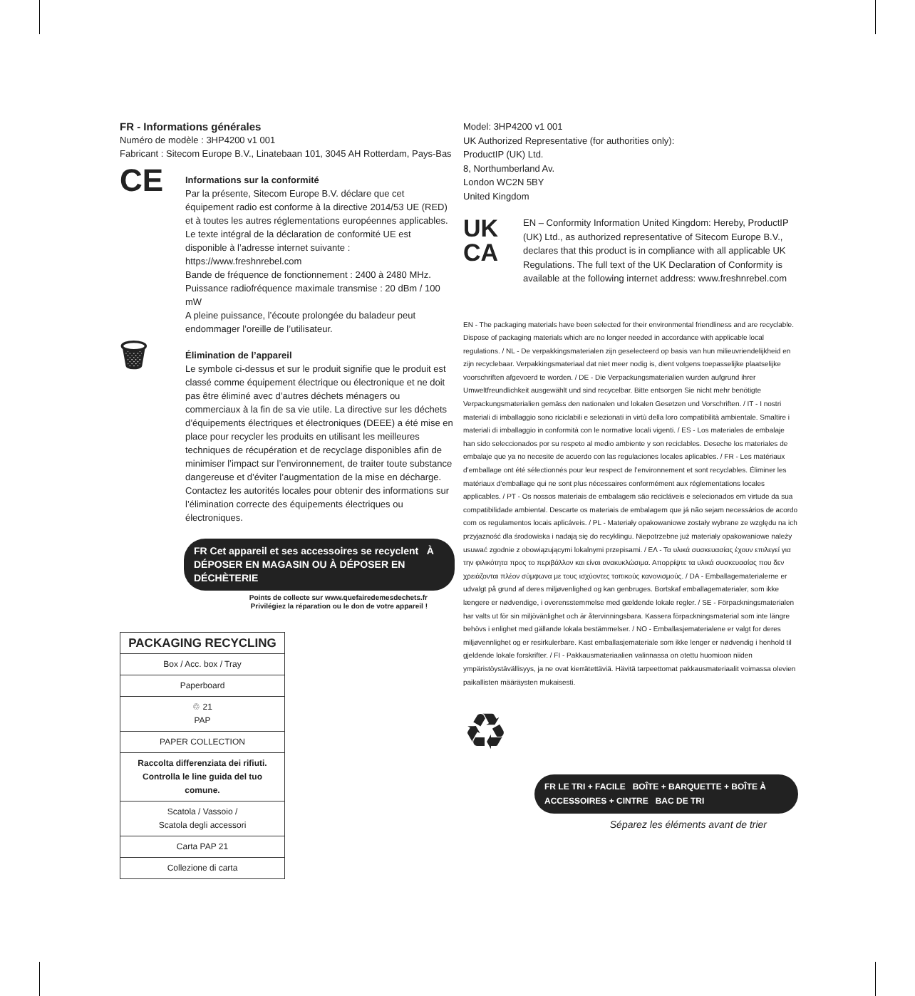FR - Informations générales
Numéro de modèle : 3HP4200 v1 001
Fabricant : Sitecom Europe B.V., Linatebaan 101, 3045 AH Rotterdam, Pays-Bas
CE
Informations sur la conformité
Par la présente, Sitecom Europe B.V. déclare que cet équipement radio est conforme à la directive 2014/53 UE (RED) et à toutes les autres réglementations européennes applicables. Le texte intégral de la déclaration de conformité UE est disponible à l’adresse internet suivante : https://www.freshnrebel.com
Bande de fréquence de fonctionnement : 2400 à 2480 MHz. Puissance radiofréquence maximale transmise : 20 dBm / 100 mW
A pleine puissance, l’écoute prolongée du baladeur peut endommager l’oreille de l’utilisateur.
🗑
Élimination de l’appareil
Le symbole ci-dessus et sur le produit signifie que le produit est classé comme équipement électrique ou électronique et ne doit pas être éliminé avec d’autres déchets ménagers ou commerciaux à la fin de sa vie utile. La directive sur les déchets d’équipements électriques et électroniques (DEEE) a été mise en place pour recycler les produits en utilisant les meilleures techniques de récupération et de recyclage disponibles afin de minimiser l’impact sur l’environnement, de traiter toute substance dangereuse et d’éviter l’augmentation de la mise en décharge. Contactez les autorités locales pour obtenir des informations sur l’élimination correcte des équipements électriques ou électroniques.
FR Cet appareil et ses accessoires se recyclent À DÉPOSER EN MAGASIN OU À DÉPOSER EN DÉCHÈTERIE
Points de collecte sur www.quefairedemesdechets.fr
Privilégiez la réparation ou le don de votre appareil !
| PACKAGING RECYCLING |
| --- |
| Box / Acc. box / Tray |
| Paperboard |
| ♲ 21 PAP |
| PAPER COLLECTION |
| Raccolta differenziata dei rifiuti. Controlla le line guida del tuo comune. |
| Scatola / Vassoio / Scatola degli accessori |
| Carta PAP 21 |
| Collezione di carta |
Model: 3HP4200 v1 001
UK Authorized Representative (for authorities only):
ProductIP (UK) Ltd.
8, Northumberland Av.
London WC2N 5BY
United Kingdom
UK
CA
EN – Conformity Information United Kingdom: Hereby, ProductIP (UK) Ltd., as authorized representative of Sitecom Europe B.V., declares that this product is in compliance with all applicable UK Regulations. The full text of the UK Declaration of Conformity is available at the following internet address: www.freshnrebel.com
EN - The packaging materials have been selected for their environmental friendliness and are recyclable. Dispose of packaging materials which are no longer needed in accordance with applicable local regulations. / NL - De verpakkingsmaterialen zijn geselecteerd op basis van hun milieuvriendelijkheid en zijn recyclebaar. Verpakkingsmateriaal dat niet meer nodig is, dient volgens toepasselijke plaatselijke voorschriften afgevoerd te worden. / DE - Die Verpackungsmaterialien wurden aufgrund ihrer Umweltfreundlichkeit ausgewählt und sind recycelbar. Bitte entsorgen Sie nicht mehr benötigte Verpackungsmaterialien gemäss den nationalen und lokalen Gesetzen und Vorschriften. / IT - I nostri materiali di imballaggio sono riciclabili e selezionati in virtù della loro compatibilità ambientale. Smaltire i materiali di imballaggio in conformità con le normative locali vigenti. / ES - Los materiales de embalaje han sido seleccionados por su respeto al medio ambiente y son reciclables. Deseche los materiales de embalaje que ya no necesite de acuerdo con las regulaciones locales aplicables. / FR - Les matériaux d’emballage ont été sélectionnés pour leur respect de l’environnement et sont recyclables. Éliminer les matériaux d’emballage qui ne sont plus nécessaires conformément aux réglementations locales applicables. / PT - Os nossos materiais de embalagem são recicláveis e selecionados em virtude da sua compatibilidade ambiental. Descarte os materiais de embalagem que já não sejam necessários de acordo com os regulamentos locais aplicáveis. / PL - Materiały opakowaniowe zostały wybrane ze względu na ich przyjazność dla środowiska i nadają się do recyklingu. Niepotrzebne już materiały opakowaniowe należy usuwać zgodnie z obowiązującymi lokalnymi przepisami. / ΕΛ - Τα υλικά συσκευασίας έχουν επιλεγεί για την φιλικότητα προς το περιβάλλον και είναι ανακυκλώσιμα. Απορρίψτε τα υλικά συσκευασίας που δεν χρειάζονται πλέον σύμφωνα με τους ισχύοντες τοπικούς κανονισμούς. / DA - Emballagematerialerne er udvalgt på grund af deres miljøvenlighed og kan genbruges. Bortskaf emballagematerialer, som ikke længere er nødvendige, i overensstemmelse med gældende lokale regler. / SE - Förpackningsmaterialen har valts ut för sin miljövänlighet och är återvinningsbara. Kassera förpackningsmaterial som inte längre behövs i enlighet med gällande lokala bestämmelser. / NO - Emballasjematerialene er valgt for deres miljøvennlighet og er resirkulerbare. Kast emballasjemateriale som ikke lenger er nødvendig i henhold til gjeldende lokale forskrifter. / FI - Pakkausmateriaalien valinnassa on otettu huomioon niiden ympäristöystävällisyys, ja ne ovat kierrätettäviä. Hävitä tarpeettomat pakkausmateriaalit voimassa olevien paikallisten määräysten mukaisesti.
♻
FR LE TRI + FACILE BOÎTE + BARQUETTE + BOÎTE À ACCESSOIRES + CINTRE BAC DE TRI
Séparez les éléments avant de trier